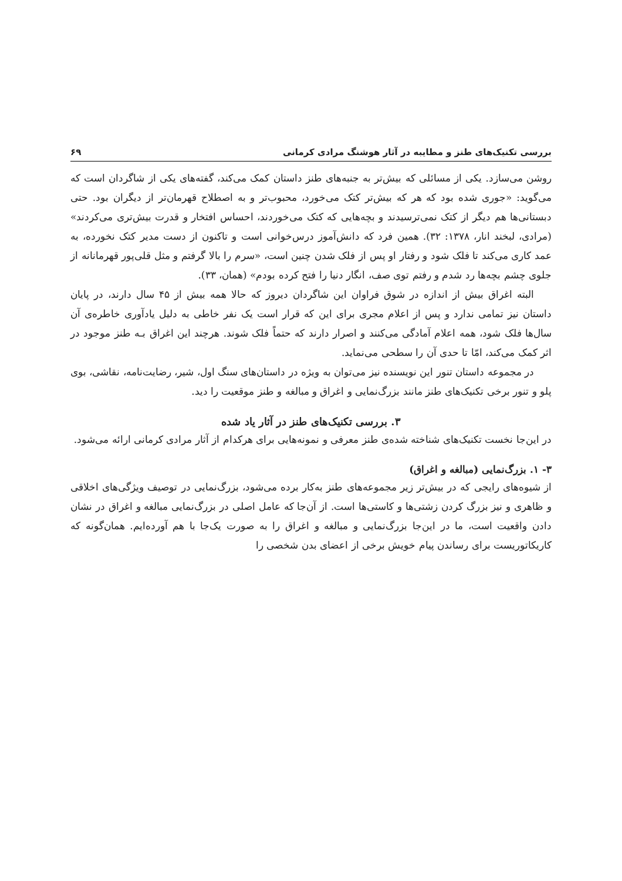بررسی تکنیک‌های طنز و مطایبه در آثار هوشنگ مرادی کرمانی ۶۹
روشن می‌سازد. یکی از مسائلی که بیش‌تر به جنبه‌های طنز داستان کمک می‌کند، گفته‌های یکی از شاگردان است که می‌گوید: «جوری شده بود که هر که بیش‌تر کتک می‌خورد، محبوب‌تر و به اصطلاح قهرمان‌تر از دیگران بود. حتی دبستانی‌ها هم دیگر از کتک نمی‌ترسیدند و بچه‌هایی که کتک می‌خوردند، احساس افتخار و قدرت بیش‌تری می‌کردند» (مرادی، لبخند انار، ۱۳۷۸: ۳۲). همین فرد که دانش‌آموز درس‌خوانی است و تاکنون از دست مدیر کتک نخورده، به عمد کاری می‌کند تا فلک شود و رفتار او پس از فلک شدن چنین است، «سرم را بالا گرفتم و مثل قلی‌پور قهرمانانه از جلوی چشم بچه‌ها رد شدم و رفتم توی صف، انگار دنیا را فتح کرده بودم» (همان، ۳۳).
البته اغراق بیش از اندازه در شوق فراوان این شاگردان دیروز که حالا همه بیش از ۴۵ سال دارند، در پایان داستان نیز تمامی ندارد و پس از اعلام مجری برای این که قرار است یک نفر خاطی به دلیل یادآوری خاطره‌ی آن سال‌ها فلک شود، همه اعلام آمادگی می‌کنند و اصرار دارند که حتماً فلک شوند. هرچند این اغراق بـه طنز موجود در اثر کمک می‌کند، امّا تا حدی آن را سطحی می‌نماید.
در مجموعه داستان تنور این نویسنده نیز می‌توان به ویژه در داستان‌های سنگ اول، شیر، رضایت‌نامه، نقاشی، بوی پلو و تنور برخی تکنیک‌های طنز مانند بزرگ‌نمایی و اغراق و مبالغه و طنز موقعیت را دید.
۳. بررسی تکنیک‌های طنز در آثار یاد شده
در این‌جا نخست تکنیک‌های شناخته شده‌ی طنز معرفی و نمونه‌هایی برای هرکدام از آثار مرادی کرمانی ارائه می‌شود.
۳- ۱. بزرگ‌نمایی (مبالغه و اغراق)
از شیوه‌های رایجی که در بیش‌تر زیر مجموعه‌های طنز به‌کار برده می‌شود، بزرگ‌نمایی در توصیف ویژگی‌های اخلاقی و ظاهری و نیز بزرگ کردن زشتی‌ها و کاستی‌ها است. از آن‌جا که عامل اصلی در بزرگ‌نمایی مبالغه و اغراق در نشان دادن واقعیت است، ما در این‌جا بزرگ‌نمایی و مبالغه و اغراق را به صورت یک‌جا با هم آورده‌ایم. همان‌گونه که کاریکاتوریست برای رساندن پیام خویش برخی از اعضای بدن شخصی را